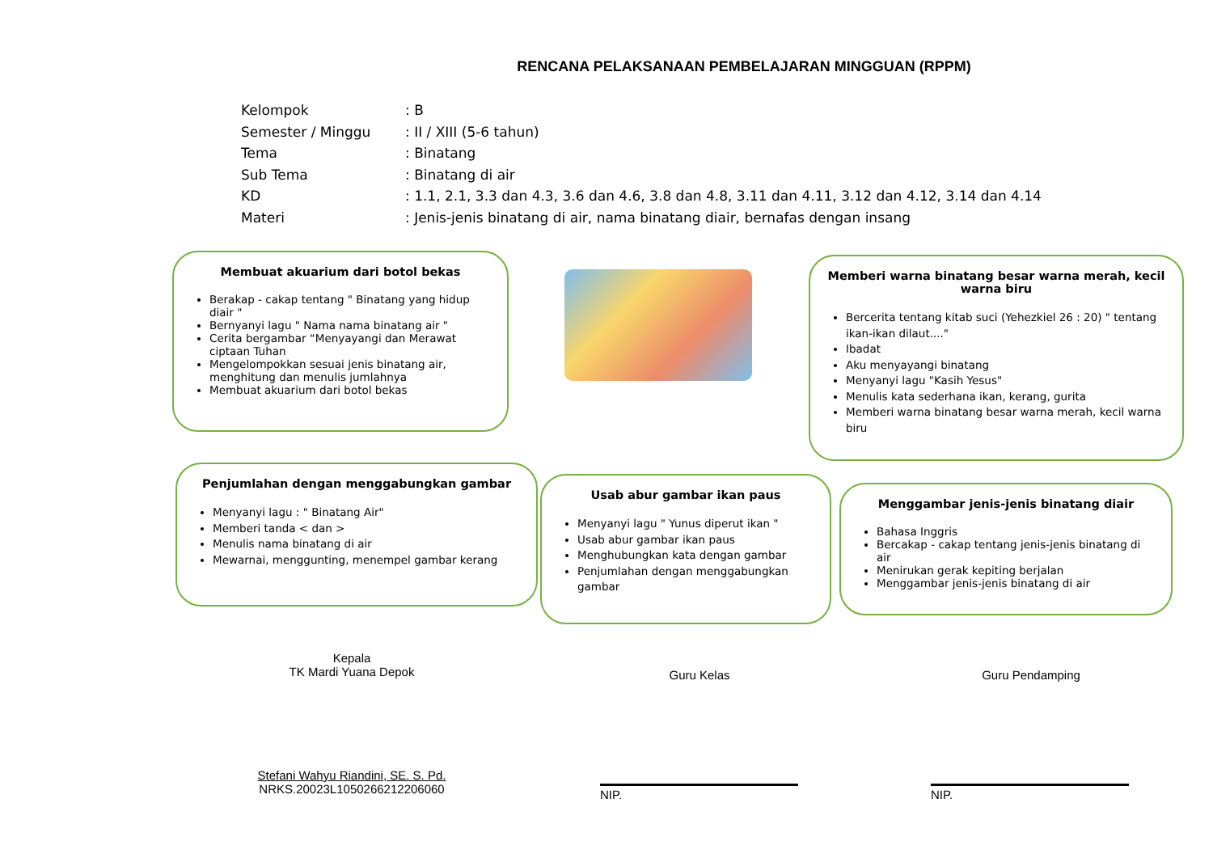RENCANA PELAKSANAAN PEMBELAJARAN MINGGUAN (RPPM)
Kelompok: B
Semester / Minggu: II / XIII (5-6 tahun)
Tema: Binatang
Sub Tema: Binatang di air
KD: 1.1, 2.1, 3.3 dan 4.3, 3.6 dan 4.6, 3.8 dan 4.8, 3.11 dan 4.11, 3.12 dan 4.12, 3.14 dan 4.14
Materi: Jenis-jenis binatang di air, nama binatang diair, bernafas dengan insang
Membuat akuarium dari botol bekas
Berakap - cakap tentang " Binatang yang hidup diair "
Bernyanyi lagu " Nama nama binatang air "
Cerita bergambar “Menyayangi dan Merawat ciptaan Tuhan
Mengelompokkan sesuai jenis binatang air, menghitung dan menulis jumlahnya
Membuat akuarium dari botol bekas
Memberi warna binatang besar warna merah, kecil warna biru
Bercerita tentang kitab suci (Yehezkiel 26 : 20) " tentang ikan-ikan dilaut...."
Ibadat
Aku menyayangi binatang
Menyanyi lagu "Kasih Yesus"
Menulis kata sederhana ikan, kerang, gurita
Memberi warna binatang besar warna merah, kecil warna biru
Penjumlahan dengan menggabungkan gambar
Menyanyi lagu : " Binatang Air"
Memberi tanda < dan >
Menulis nama binatang di air
Mewarnai, menggunting, menempel gambar kerang
Usab abur gambar ikan paus
Menyanyi lagu " Yunus diperut ikan "
Usab abur gambar ikan paus
Menghubungkan kata dengan gambar
Penjumlahan dengan menggabungkan gambar
Menggambar jenis-jenis binatang diair
Bahasa Inggris
Bercakap - cakap tentang jenis-jenis binatang di air
Menirukan gerak kepiting berjalan
Menggambar jenis-jenis binatang di air
Kepala
TK Mardi Yuana Depok
Guru Kelas Guru Pendamping
Stefani Wahyu Riandini, SE. S. Pd.
NRKS.20023L1050266212206060
NIP. NIP.